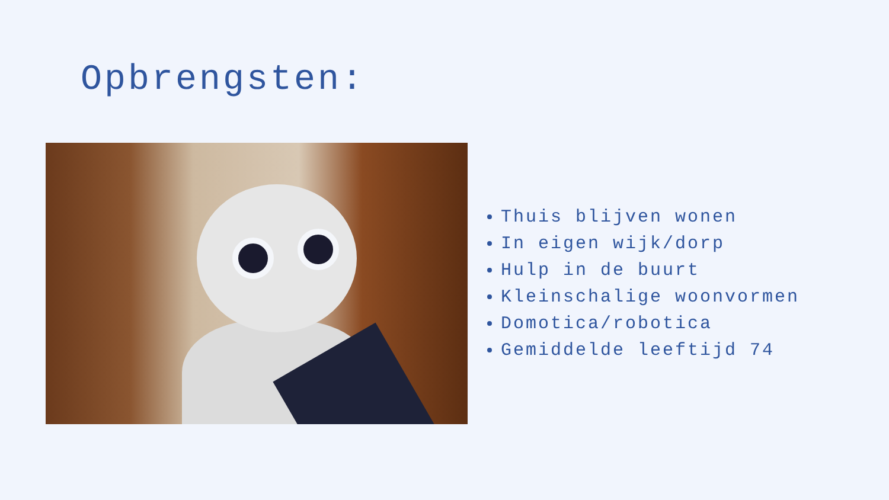Opbrengsten:
Thuis blijven wonen
In eigen wijk/dorp
Hulp in de buurt
Kleinschalige woonvormen
Domotica/robotica
Gemiddelde leeftijd 74